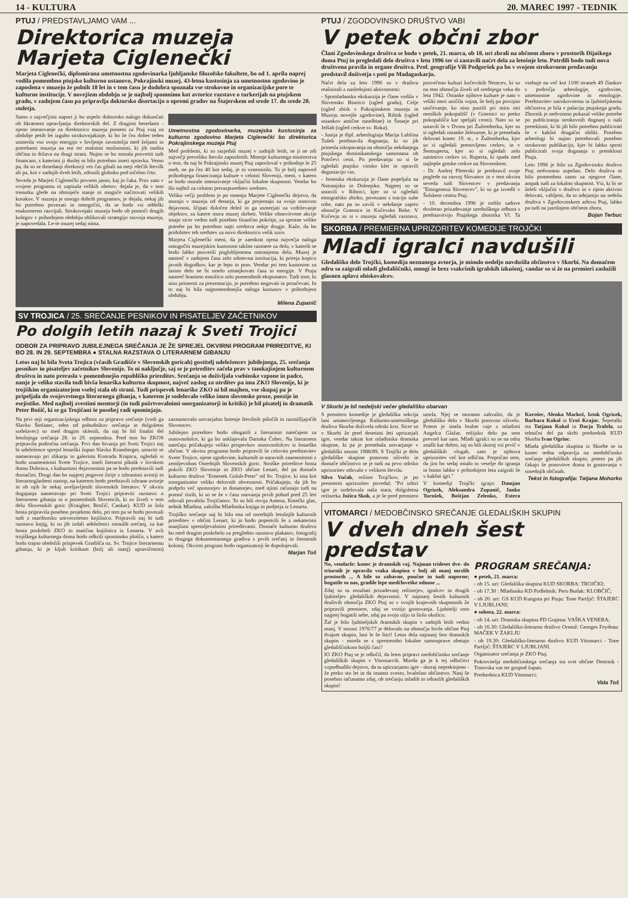14 - KULTURA 20. MAREC 1997 - TEDNIK
PTUJ / PREDSTAVLJAMO VAM ...
Direktorica muzeja Marjeta Ciglenečki
Marjeta Ciglenečki, diplomirana umetnostna zgodovinarka ljubljanske filozofske fakultete, bo od 1. aprila naprej vodila pomembno ptujsko kulturno ustanovo, Pokrajinski muzej. 43-letna kustosinja za umetnostno zgodovino je zaposlena v muzeju že polnih 18 let in v tem času je dodobra spoznala vse strokovne in organizacijske pore te kulturne institucije. V novejšem obdobju se je najbolj spomnimo kot avtorice razstave o turkerijah na ptujskem gradu, v zadnjem času pa pripravlja doktorsko disertacijo o opremi gradov na Štajerskem od srede 17. do srede 20. stoletja.
Samo z največjimi napori ji bo uspelo doktorsko nalogo dokončati ob hkratnem opravljanju direktorskih del. Z drugimi besedami - njeno imenovanje za direktorico muzeja pomeni za Ptuj vsaj za obdobje petih let izgubo strokovnjakinje, ki bo že čez dober teden usmerila vso svojo energijo v lovljenje ravnotežja med željami in potrebami muzeja na eni ter realnimi možnostmi, ki jih nudita občina in država na drugi strani. Nujno se bo morala posvetiti tudi financam, s katerimi ji doslej ni bilo potrebno imeti opravka. Vemo pa, da so se dosedanji direktorji ves čas gibali na meji rdečih številk ali pa, kot v zadnjih dveh letih, zdrsnili globoko pod ničelno črto.
Seveda je Marjeti Ciglenečki povsem jasno, kaj jo čaka. Prav zato v svojem programu ni zapisala velikih obetov; dejala je, da v tem trenutku glede na obstoječe stanje ni mogoče načrtovati velikih korakov. V muzeju je mnogo dobrih programov, je dejala, nekaj jih bo potrebno povezati in omogočiti, da se bodo vsi oddelki enakomerno razvijali. Strokovnjaki muzeja bodo ob pomoči drugih kolegov v prihodnjem obdobju oblikovali strategijo razvoja muzeja, je napovedala. Le-te muzej sedaj nima.
Umetnostna zgodovinarka, muzejska kustosinja za kulturno zgodovino Marjeta Ciglenečki bo direktorica Pokrajinskega muzeja Ptuj
Med problemi, ki so razjedali muzej v zadnjih letih, se ji ne zdi največji preveliko število zaposlenih. Mnenje kulturnega ministrstva o tem, da naj bi Pokrajinski muzej Ptuj zaposloval v prihodnje le 25 oseb, ne pa čez 40 kot sedaj, je ni vznemirilo. To je bolj napoved prihodnjega financiranja kulture v celotni Sloveniji, meni, v katero se bodo morale intenzivneje vključiti lokalne skupnosti. Vendar bo šlo najbrž za celotno prerazporeditev sredstev.
Veliko večji problem je po mnenju Marjete Ciglenečki dejstvo, da morajo v muzeju od denarja, ki ga prejemajo za svojo osnovno dejavnost, ščipati določen delež in ga usmerjati za vzdrževanje objektov, za katere mora muzej skrbeti. Velike obnovitvene akcije imajo sicer vedno tudi posebno finančno pokritje, za sprotne velike potrebe pa bo potrebno najti sredstva nekje drugje. Kaže, da bo pridobitev teh sredstev za novo direktorico velik izziv.
Marjeta Ciglenečki meni, da je zaenkrat njena največja naloga omogočiti muzejskim kustosom takšne razmere za delo, v katerih se bodo lahko posvetili poglobljenemu notranjemu delu. Muzej je namreč v zadnjem času zelo odmevna institucija, ki prireja kopico javnih dogodkov, kar je lepo in prav. Vendar pri tem kustosom za lastno delo ne bi smelo zmanjkovati časa in energije. V Ptuju namreč hranimo množico zelo pomembnih eksponatov. Tudi tiste, ki niso primerni za prezentacijo, je potrebno negovati in proučevati. In to naj bi bila najpomembnejša naloga kustusov v prihodnjem obdobju.
Milena Zupanič
SV TROJICA / 25. SREČANJE PESNIKOV IN PISATELJEV ZAČETNIKOV
Po dolgih letih nazaj k Sveti Trojici
ODBOR ZA PRIPRAVO JUBILEJNEGA SREČANJA JE ŽE SPREJEL OKVIRNI PROGRAM PRIREDITVE, KI BO 28. IN 29. SEPTEMBRA ● STALNA RAZSTAVA O LITERARNEM GIBANJU
Letos naj bi bila Sveta Trojica (včasih Gradišče v Slovenskih goricah) gostitelj udeležencev jubilejnega, 25. srečanja pesnikov in pisateljev začetnikov Slovenije. To ni naključje, saj se je prireditev začela prav v tamkajšnjem kulturnem društvu in nato prerasla v pomembnejšo republiško prireditev. Srečanja so doživljala vsebinske vzpone in padce, nanje je veliko stavila tudi bivša lenarška kulturna skupnost, največ zaslug za utrditev pa ima ZKO Slovenije, ki je trojiškim organizatorjem vselej stala ob strani. Tudi prispevek lenarške ZKO ni bil majhen, vse skupaj pa je pripeljala do svojevrstnega literarnega gibanja, v katerem je sodelovalo veliko imen slovenske proze, poezije in esejistike. Med najbolj zvestimi mentorji (in tudi požrtvovalnimi soorganizatorji in kritiki) je bil pisatelj in dramatik Peter Božič, ki se ga Trojičani še posebej radi spominjajo.
Na prvi seji organizacijskega odbora za pripravo srečanje (vodi ga Slavko Štefanec, eden od pobudnikov srečanja in dolgoletni sodelavec) so med drugim sklenili, da naj bi bil finalni del letošnjega srečanja 28. in 29. septembra. Pred tem bo ZKOS pripravila področna srečanja. Prvi dan bivanja pri Sveti Trojici naj bi udeležence sprejel lenarški župan Slavko Kramberger, ustaviti se nameravajo pri slikarju in galeristu Konradu Krajncu, ogledali si bodo znamenitosti Svete Trojice, imeli literarni piknik v lovskem domu Dobrava, s kulturnimi dejavnostmi pa se bodo predstavili tudi domačini. Drugi dan bo najprej pogovor žirije z izbranimi avtorji in literarnoglasbeni nastop, na katerem bodo predstavili izbrane avtorje in ob njih še nekaj uveljavljenih slovenskih literatov. V okviru dogajanja nameravajo pri Sveti Trojici pripraviti razstavo o literarnem gibanju in o pomembnih Slovencih, ki so živeli v tem delu Slovenskih goric (Kraigher, Brnčič, Cankar). KUD in šola bosta pripravila posebno projektno delo, pri tem pa se bodo povezali tudi z mariborsko univerzitetno knjižnico. Pripravili naj bi tudi razstavo knjig, ki so jih izdali udeleženci minulih srečanj, za kar bosta poskrbeli ZKO in matična knjižnica iz Lenarta. V avli trojiškega kulturnega doma bodo odkrili spominsko ploščo, s katero bodo trajno obeležili prispevek Gradišča oz. Sv. Trojice literarnemu gibanju, ki je kljub kritikam (bolj ali manj) upravičenim) zaznamovalo ustvarjalno hotenje številnih pišočih in razmišljajočih Slovencev.
Jubilejno prireditev bodo obogatili z literarnim natečajem za osnovnošolce, ki ga bo usklajevala Darinka Čobec. Na literarnem natečaju pričakujejo veliko prispevkov osnovnošolcev iz lenarške občine. V okviru programa bodo pripravili še celovito predstavitev Svete Trojice, njene zgodovine, kulturnih in naravnih znamenitosti z zemljevidom Osrednjih Slovenskih goric. Stroške prireditve bosta pokrili ZKO Slovenije in ZKO občine Lenart, del pa domače kulturno društvo "Ernestek Golob-Peter" od Sv. Trojice, ki ima kot soorganizator veliko delovnih obveznosti. Pričakujejo, da jih bo podprlo več sponzorjev in donatorjev, med njimi računajo tudi na pomoč tistih, ki so se že v času snovanja prvih pobud pred 25 leti odzvali povabilu Trojičanov. To so bili revija Antena, Kmečki glas, tednik Mladina, založba Mladinska knjiga in podjetja iz Lenarta.
Trojiško srečanje naj bi bilo ena od osrednjih letošnjih kulturnih prireditev v občini Lenart, ki jo bodo popestrili še z nekaterimi manjšimi spremljevalnimi prireditvami. Domače kulturno društvo bo med drugim poskrbelo za pregledno razstavo plakatov, fotografij in drugega dokumentarnega gradiva s prvih srečanj in literarnih kolonij. Okvirni program bodo organizatorji še dopolnjevali.
Marjan Toš
PTUJ / ZGODOVINSKO DRUŠTVO VABI
V petek občni zbor
Člani Zgodovinskega društva se bodo v petek, 21. marca, ob 18. uri zbrali na občnem zboru v prostorih Dijaškega doma Ptuj in pregledali delo društva v letu 1996 ter si zastavili načrt dela za letošnje leto. Potrdili bodo tudi nova društvena pravila in organe društva. Prof. geografije Vili Podgoršek pa bo v svojem strokovnem predavanju predstavil doživetja s poti po Madagaskarju.
Načrt dela za leto 1996 so v društvu realizirali z naslednjimi aktivnostmi:
- Spomladanska ekskurzija je člane vodila v Slovensko Bistrico (ogled gradu), Celje (ogled zbirk v Pokrajinskem muzeju in Muzeju novejše zgodovine), Rifnik (ogled ostankov antične naselbine) in Šmarje pri Jelšah (ogled cerkve sv. Roka).
- Junija je dipl. arheologinja Marija Lubšina Tušek predstavila dognanja, ki so jih prinesla izkopavanja na območju nekdanjega ptujskega dominikanskega samostana ob Potrčevi cesti. Po predavanju so si še ogledali ptujsko vinsko klet in opravili degustacijo vin.
- Jesenska ekskurzija je člane popeljala na Notranjsko in Dolenjsko. Najprej so se ustavili v Ribnici, kjer so si ogledali etnografsko zbirko, povezano s tracijo suhe robe, nato pa so zavili v nekdanje zaprto območje Gotenice in Kočevske Reke. V Kočevju so si v muzeju ogledali razstavo, posvečeno kulturi kočevskih Nemcev, ki so na tem območju živeli od srednjega veka do leta 1942. Ostanke njihove kulture je nato v veliki meri uničila vojna, še bolj pa povojno uničevanje, ko niso pustili pri miru niti nemških pokopališč (v Gotenici so preko pokopališča kar speljali cesto). Nato so se ustavili še v Dvoru pri Žužemberku, kjer so si ogledali ostanke železarne, ki je prenehala delovati konec 19. st., v Žužemberku, kjer so si ogledali prenovljeno cerkev, in v Šentrupertu, kjer so si ogledali zelo zanimivo cerkev sv. Ruperta, ki spada med najlepše gotske cerkve na Slovenskem.
- Dr. Andrej Pleterski je predstavil svoje poglede na razvoj Slovanov in v tem okviru seveda tudi Slovencev v predavanju "Etnogeneza Slovencev", ki so ga izvedli v Šolskem centru Ptuj.
- 10. decembra 1996 je rodilo sadove dvoletno prizadevanje uredniškega odbora s predstavitvijo Ptujskega zbornika VI. Ta vsebuje na več kot 1100 straneh 49 člankov s področja arheologije, zgodovine, umetnostne zgodovine in etnologije. Predstavitev satrokovnemu in ljubiteljskemu občinstvu je bila v palaciju ptujskega gradu. Zbornik je nedvomno pokazal velike potrebe po publiciranju strokovnih dognanj o naši preteklosti, ki bi jih bilo potrebno publicirati še v kakšni drugačni obliki. Posebno arheologi bi nujno potrebovali posebno strokovno publikacijo, kjer bi lahko sproti publicirali svoja dognanja o preteklosti Ptuja.
Leto 1996 je bilo za Zgodovinsko društvo Ptuj nedvomno uspešno. Delo društva ni bilo pomembno samo za njegove člane, ampak tudi za lokalno skupnost. Vsi, ki bi se želeli vključiti v društvo in v njem aktivno delovati, vabljeni, da to udejanijo na sedežu društva v Zgodovinskem arhivu Ptuj, lahko pa tudi na jutrišnjem občnem zboru.
Bojan Terbuc
SKORBA / PREMIERNA UPRIZORITEV KOMEDIJE TROJČKI
Mladi igralci navdušili
Gledališko delo Trojčki, komedija neznanega avtorja, je minulo nedeljo navdušila občinstvo v Skorbi. Na domačem odru so zaigrali mladi gledališčniki, mnogi še brez vsakršnih igralskih izkušenj, vandar so si že na premieri zaslužili glasnen aplavz obiskovalcev.
V Skorbi je bil nedeljski večer gledališko obarvan
S premiero komedije je gledališka sekcija lani ustanovljenega Kulturno-umetniškega društva Skorba doživela odrski krst. Sicer so v Skorbi že pred desetimi leti uprizarjali igre, vendar takrat kot mladinska dramska skupine, ki pa je prenehala ustvarjanje v gledališki sezoni 1988/89. S Trojčki je delo gledališke skupine ponovno oživelo in domače občinstvo se je tudi na prvo odrsko uprizoritev odzvalo v velikem številu.
Silvo Vučak, režiser Trojčkov, je po premierni uprizoritev povedal: "Pri izbiri igre je sodelovala naša stara, dolgoletna režiserka Jožica Skok, a je še pred premiero umrla. Njej se moramo zahvaliti, da je gledališko delo v Skorbi ponovno oživelo. Potem je imela bralne vaje z mladimi Angelca Glažar, režijsko delo pa sem prevzel kar sam. Mladi igralci so se na odru znašli kar dobro, saj so bili skoraj vsi prvič v gledaliških vlogah, zato je njihova uprizoritev več kot odlična. Prepričan sem, da jim bo sedaj ostalo to veselje do igranja in bomo lahko v prihodnjem letu zaigrali še v kakšni igri."
V komediji Trojčki igrajo: Damjan Ogrizek, Aleksandra Zupanič, Janko Turnšek, Boštjan Zelenko, Estera Korošec, Alenka Markež, Iztok Ogrizek, Barbara Kokol in Uroš Krajnc. Šepetalki sta Tatjana Kokol in Darja Trafela, za tehnični del pa skrbi predsednik KUD Skorba Ivan Ogrinc.
Mlada gledališka skupina iz Skorbe se ta konec tedna odpravlja na medobčinsko srečanje gledaliških skupin, potem pa jih čakajo še ponovitve doma in gostovanja v sosednjih občinah.
Tekst in fotografija: Tatjana Mohorko
VITOMARCI / MEDOBČINSKO SREČANJE GLEDALIŠKIH SKUPIN
V dveh dneh šest predstav
No, vendarle: konec je dramskih vaj. Najman trideset dve- do triurnih je opravila vsaka skupina v bolj ali manj mrzlih prostorih ... A bile so zabavne, poučne in tudi naporne; bogatile so nas, gradile lepe medčloveške odnose ...
Zdaj so tu rezultati prizadevanj režiserjev, igralcev in drugih ljubiteljev gledaliških dejavnosti. V najmanj šestih kulturnih društvih območja ZKO Ptuj so v svojih krajevnih skupnostih že pripravili premiere, zdaj se vrstijo gostovanja. Ljubitelji smo najprej bogatili sebe, zdaj pa svojo ožjo in širšo okolico.
Žal je bilo ljubiteljskih dramskih skupin v zadnjih letih vedno manj. V sezoni 1976/77 je delovalo na območju bivše občine Ptuj dvajset skupin, lani le še štiri! Letos dela najmanj šest dramskih skupin - morda se s spremembo lokalne samouprave obetajo gledališčnikom boljši časi?
IO ZKO Ptuj se je odločil, da letos pripravi medobčinsko srečanje gledaliških skupin v Vitomarcih. Morda ga je k tej odločitvi vzpodbudilo dejstvo, da tu upirzarjamo igre - skoraj neprekinjeno - že preko sto let in da imamo zvesto, hvaležno občinstvo. Nanj še posebno računamo zdaj, ob srečanju mladih in odraslih gledaliških skupin!
PROGRAM SREČANJA:
● petek, 21. marca:
- ob 15. uri: Gledališka skupina KUD SKORBA: TROJČKI;
- ob 17.30 : Mladinsko KD Podlehnik: Pero Budak: KLOBČIČ;
- ob 20. uri: GS KUD Kungota pri Ptuju: Tone Partljič: ŠTAJERC V LJUBLJANI;
● sobota, 22. marca:
- ob 14. uri: Dramska skupina PD Grajena: VAŠKA VENERA;
- ob 16.30: Gledališko-literarno društvo Ormož: Georges Feydeau: MAČEK V ŽAKLJU
- ob 19.30: Gledališko-literarno društvo KUD Vitomarci - Tone Partljič: ŠTAJERC V LJUBLJANI.
Organizator srečanja je ZKO Ptuj.
Pokrovitelja medobčinskega srečanja sta svet občine Destrnik - Trnovska vas ter gospod župan.
Predsednica KUD Vitomarci:
Vida Toš